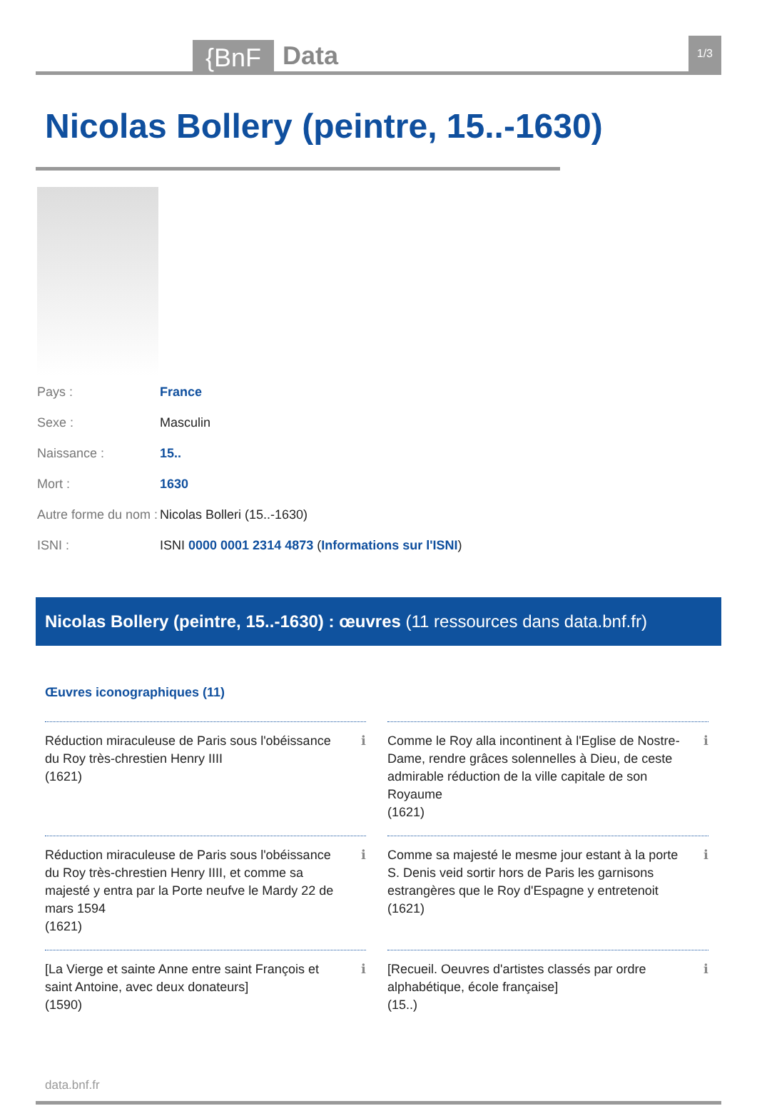{BnF Data 1/3
Nicolas Bollery (peintre, 15..-1630)
| Pays : | France |
| Sexe : | Masculin |
| Naissance : | 15.. |
| Mort : | 1630 |
| Autre forme du nom : | Nicolas Bolleri (15..-1630) |
| ISNI : | ISNI 0000 0001 2314 4873 ( Informations sur l'ISNI ) |
Nicolas Bollery (peintre, 15..-1630) : œuvres (11 ressources dans data.bnf.fr)
Œuvres iconographiques (11)
Réduction miraculeuse de Paris sous l'obéissance du Roy très-chrestien Henry IIII
(1621)
ℹ
Comme le Roy alla incontinent à l'Eglise de Nostre-Dame, rendre grâces solennelles à Dieu, de ceste admirable réduction de la ville capitale de son Royaume
(1621)
ℹ
Réduction miraculeuse de Paris sous l'obéissance du Roy très-chrestien Henry IIII, et comme sa majesté y entra par la Porte neufve le Mardy 22 de mars 1594
(1621)
ℹ
Comme sa majesté le mesme jour estant à la porte S. Denis veid sortir hors de Paris les garnisons estrangères que le Roy d'Espagne y entretenoit
(1621)
ℹ
[La Vierge et sainte Anne entre saint François et saint Antoine, avec deux donateurs]
(1590)
ℹ
[Recueil. Oeuvres d'artistes classés par ordre alphabétique, école française]
(15..)
ℹ
data.bnf.fr